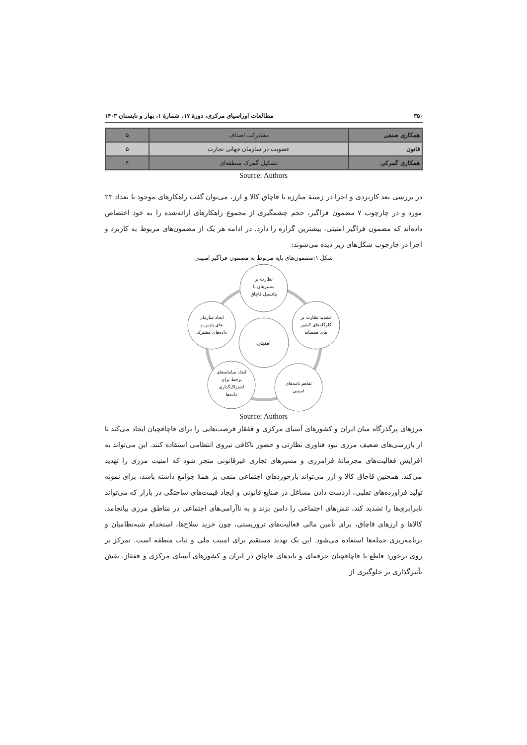۳۵۰ مطالعات اوراسیای مرکزی، دورهٔ ۱۷، شمارهٔ ۱، بهار و تابستان ۱۴۰۳
| همکاری صنفی | مشارکت اصناف | ۵ |
| قانون | عضویت در سازمان جهانی تجارت | ۵ |
| همکاری گمرکی | تشکیل گمرک منطقه‌ای | ۴ |
Source: Authors
در بررسی بعد کاربردی و اجرا در زمینهٔ مبارزه با قاچاق کالا و ارز، می‌توان گفت راهکارهای موجود با تعداد ۲۳ مورد و در چارچوب ۷ مضمون فراگیر، حجم چشمگیری از مجموع راهکارهای ارائه‌شده را به خود اختصاص داده‌اند که مضمون فراگیر امنیتی، بیشترین گزاره را دارد. در ادامه هر یک از مضمون‌های مربوط به کاربرد و اجرا در چارچوب شکل‌های زیر دیده می‌شوند:
شکل ۱:مضمون‌های پایه مربوط به مضمون فراگیر امنیتی
امنیتی
نظارت بر
مسیرهای با
پتانسیل قاچاق
تشدید نظارت بر
گلوگاه‌های کشور
های همسایه
ایجاد سازمان
های پلیس و
داده‌های مشترک
ایجاد سامانه‌های
برخط برای
اشتراک‌گذاری
داده‌ها
تفاهم نامه‌های
امنیتی
Source: Authors
مرزهای پرگذرگاه میان ایران و کشورهای آسیای مرکزی و قفقاز فرصت‌هایی را برای قاچاقچیان ایجاد می‌کند تا از بازرسی‌های ضعیف مرزی نبود فناوری نظارتی و حضور ناکافی نیروی انتظامی استفاده کنند. این می‌تواند به افزایش فعالیت‌های مجرمانهٔ فرامرزی و مسیرهای تجاری غیرقانونی منجر شود که امنیت مرزی را تهدید می‌کند. همچنین قاچاق کالا و ارز می‌تواند بازخوردهای اجتماعی منفی بر همهٔ جوامع داشته باشد، برای نمونه تولید فراورده‌های تقلبی، ازدست دادن مشاغل در صنایع قانونی و ایجاد قیمت‌های ساختگی در بازار که می‌تواند نابرابری‌ها را تشدید کند، تنش‌های اجتماعی را دامن بزند و به ناآرامی‌های اجتماعی در مناطق مرزی بیانجامد. کالاها و ارزهای قاچاق، برای تأمین مالی فعالیت‌های تروریستی، چون خرید سلاح‌ها، استخدام شبه‌نظامیان و برنامه‌ریزی حمله‌ها استفاده می‌شود. این یک تهدید مستقیم برای امنیت ملی و ثبات منطقه است. تمرکز بر روی برخورد قاطع با قاچاقچیان حرفه‌ای و باندهای قاچاق در ایران و کشورهای آسیای مرکزی و قفقاز، نقش تأثیرگذاری بر جلوگیری از